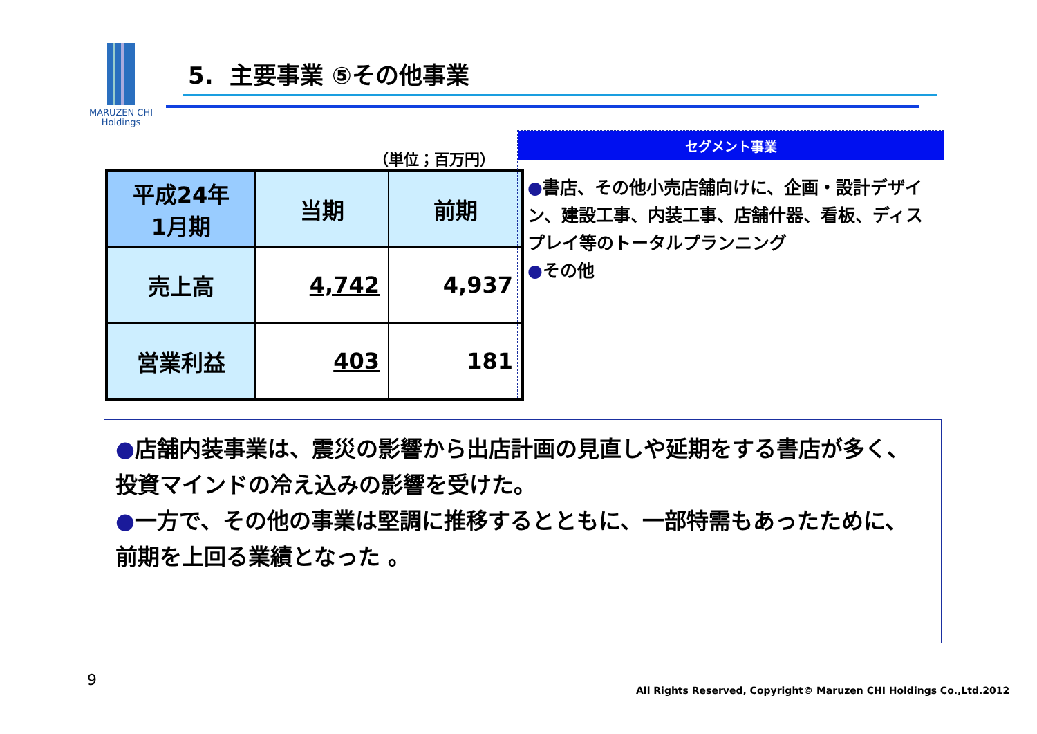MARUZEN CHI
Holdings
5. 主要事業 ⑤その他事業
（単位；百万円）
| 平成24年 1月期 | 当期 | 前期 |
| --- | --- | --- |
| 売上高 | 4,742 | 4,937 |
| 営業利益 | 403 | 181 |
セグメント事業
●書店、その他小売店舗向けに、企画・設計デザイン、建設工事、内装工事、店舗什器、看板、ディスプレイ等のトータルプランニング
●その他
●店舗内装事業は、震災の影響から出店計画の見直しや延期をする書店が多く、投資マインドの冷え込みの影響を受けた。
●一方で、その他の事業は堅調に推移するとともに、一部特需もあったために、前期を上回る業績となった 。
9
All Rights Reserved, Copyright© Maruzen CHI Holdings Co.,Ltd.2012